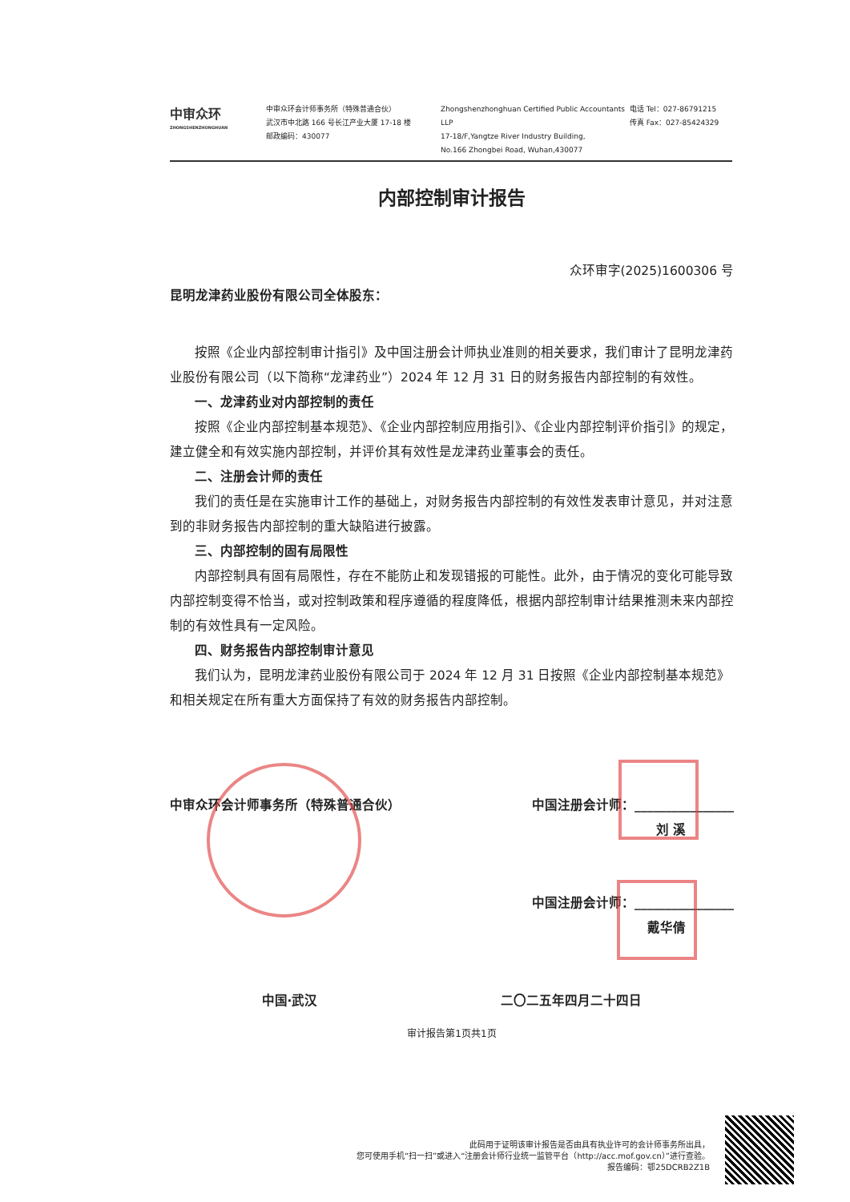中审众环
ZHONGSHENZHONGHUAN
中审众环会计师事务所（特殊普通合伙）
武汉市中北路 166 号长江产业大厦 17-18 楼
邮政编码：430077
Zhongshenzhonghuan Certified Public Accountants LLP
17-18/F,Yangtze River Industry Building,
No.166 Zhongbei Road, Wuhan,430077
电话 Tel：027-86791215
传真 Fax：027-85424329
内部控制审计报告
众环审字(2025)1600306 号
昆明龙津药业股份有限公司全体股东：
按照《企业内部控制审计指引》及中国注册会计师执业准则的相关要求，我们审计了昆明龙津药业股份有限公司（以下简称“龙津药业”）2024 年 12 月 31 日的财务报告内部控制的有效性。
一、龙津药业对内部控制的责任
按照《企业内部控制基本规范》、《企业内部控制应用指引》、《企业内部控制评价指引》的规定，建立健全和有效实施内部控制，并评价其有效性是龙津药业董事会的责任。
二、注册会计师的责任
我们的责任是在实施审计工作的基础上，对财务报告内部控制的有效性发表审计意见，并对注意到的非财务报告内部控制的重大缺陷进行披露。
三、内部控制的固有局限性
内部控制具有固有局限性，存在不能防止和发现错报的可能性。此外，由于情况的变化可能导致内部控制变得不恰当，或对控制政策和程序遵循的程度降低，根据内部控制审计结果推测未来内部控制的有效性具有一定风险。
四、财务报告内部控制审计意见
我们认为，昆明龙津药业股份有限公司于 2024 年 12 月 31 日按照《企业内部控制基本规范》和相关规定在所有重大方面保持了有效的财务报告内部控制。
中审众环会计师事务所（特殊普通合伙） 中国注册会计师：________________
刘 溪
中国注册会计师：________________
戴华倩
中国·武汉 二〇二五年四月二十四日
审计报告第1页共1页
此码用于证明该审计报告是否由具有执业许可的会计师事务所出具，
您可使用手机“扫一扫”或进入“注册会计师行业统一监管平台（http://acc.mof.gov.cn）”进行查验。
报告编码：鄂25DCRB2Z1B